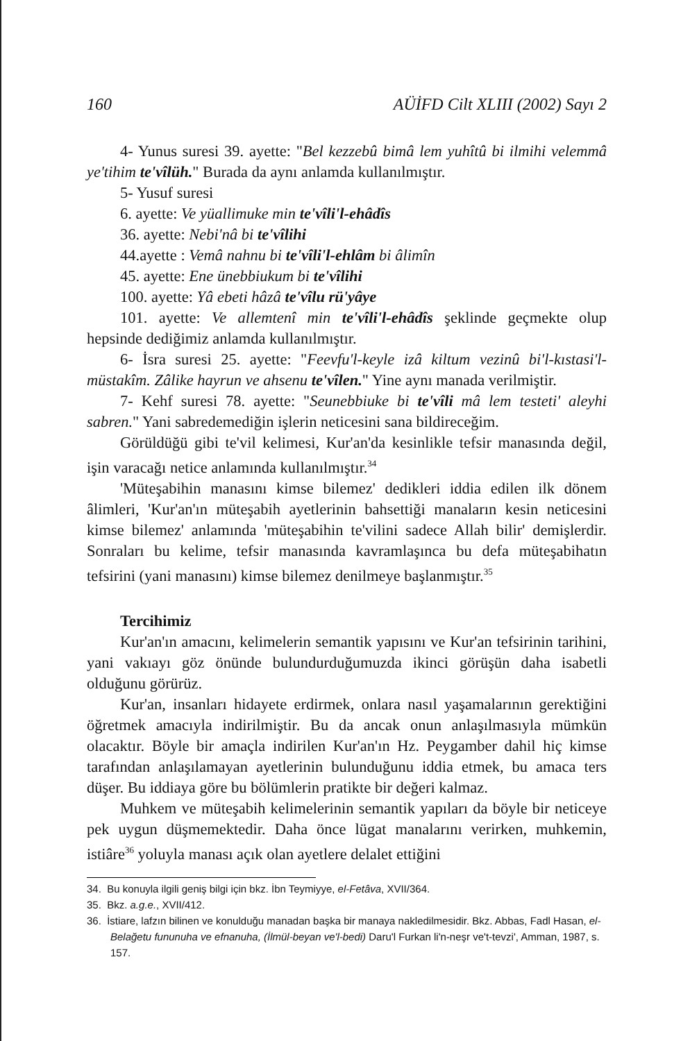160 AÜİFD Cilt XLIII (2002) Sayı 2
4- Yunus suresi 39. ayette: "Bel kezzebû bimâ lem yuhîtû bi ilmihi velemmâ ye'tihim te'vîlüh." Burada da aynı anlamda kullanılmıştır.
5- Yusuf suresi
6. ayette: Ve yüallimuke min te'vîli'l-ehâdîs
36. ayette: Nebi'nâ bi te'vîlihi
44.ayette : Vemâ nahnu bi te'vîli'l-ehlâm bi âlimîn
45. ayette: Ene ünebbiukum bi te'vîlihi
100. ayette: Yâ ebeti hâzâ te'vîlu rü'yâye
101. ayette: Ve allemtenî min te'vîli'l-ehâdîs şeklinde geçmekte olup hepsinde dediğimiz anlamda kullanılmıştır.
6- İsra suresi 25. ayette: "Feevfu'l-keyle izâ kiltum vezinû bi'l-kıstasi'l-müstakîm. Zâlike hayrun ve ahsenu te'vîlen." Yine aynı manada verilmiştir.
7- Kehf suresi 78. ayette: "Seunebbiuke bi te'vîli mâ lem testeti' aleyhi sabren." Yani sabredemediğin işlerin neticesini sana bildireceğim.
Görüldüğü gibi te'vil kelimesi, Kur'an'da kesinlikle tefsir manasında değil, işin varacağı netice anlamında kullanılmıştır.<sup>34</sup>
'Müteşabihin manasını kimse bilemez' dedikleri iddia edilen ilk dönem âlimleri, 'Kur'an'ın müteşabih ayetlerinin bahsettiği manaların kesin neticesini kimse bilemez' anlamında 'müteşabihin te'vilini sadece Allah bilir' demişlerdir. Sonraları bu kelime, tefsir manasında kavramlaşınca bu defa müteşabihatın tefsirini (yani manasını) kimse bilemez denilmeye başlanmıştır.<sup>35</sup>
Tercihimiz
Kur'an'ın amacını, kelimelerin semantik yapısını ve Kur'an tefsirinin tarihini, yani vakıayı göz önünde bulundurduğumuzda ikinci görüşün daha isabetli olduğunu görürüz.
Kur'an, insanları hidayete erdirmek, onlara nasıl yaşamalarının gerektiğini öğretmek amacıyla indirilmiştir. Bu da ancak onun anlaşılmasıyla mümkün olacaktır. Böyle bir amaçla indirilen Kur'an'ın Hz. Peygamber dahil hiç kimse tarafından anlaşılamayan ayetlerinin bulunduğunu iddia etmek, bu amaca ters düşer. Bu iddiaya göre bu bölümlerin pratikte bir değeri kalmaz.
Muhkem ve müteşabih kelimelerinin semantik yapıları da böyle bir neticeye pek uygun düşmemektedir. Daha önce lügat manalarını verirken, muhkemin, istiâre<sup>36</sup> yoluyla manası açık olan ayetlere delalet ettiğini
34. Bu konuyla ilgili geniş bilgi için bkz. İbn Teymiyye, el-Fetâva, XVII/364.
35. Bkz. a.g.e., XVII/412.
36. İstiare, lafzın bilinen ve konulduğu manadan başka bir manaya nakledilmesidir. Bkz. Abbas, Fadl Hasan, el-Belağetu fununuha ve efnanuha, (İlmül-beyan ve'l-bedi) Daru'l Furkan li'n-neşr ve't-tevzi', Amman, 1987, s. 157.